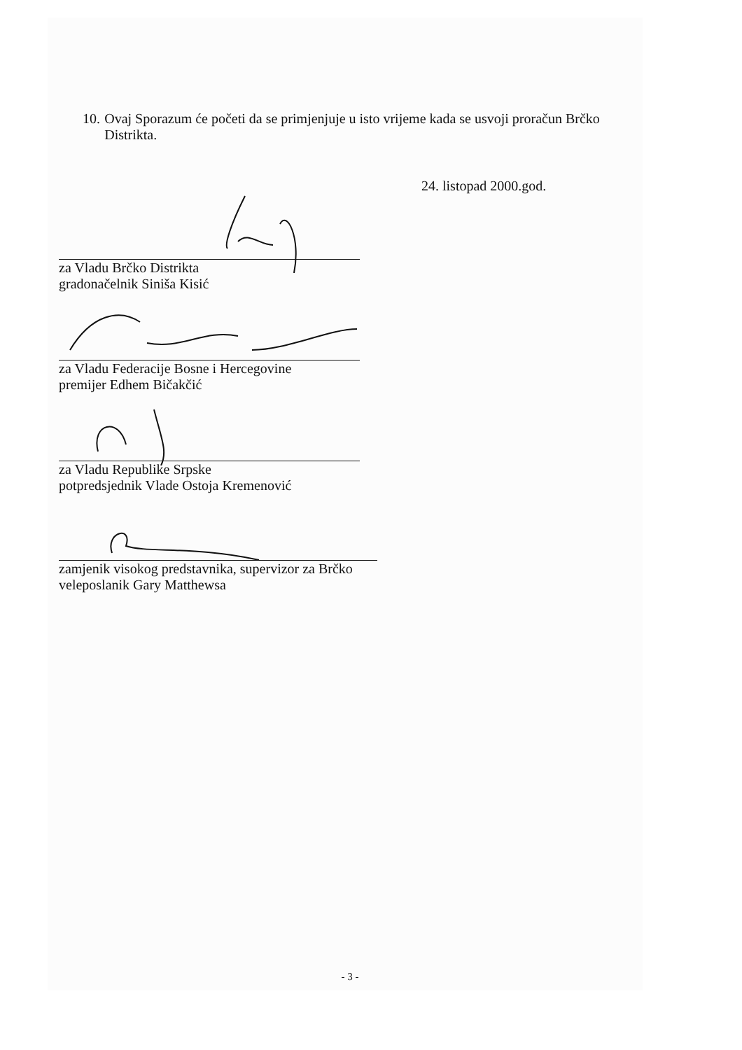10.
Ovaj Sporazum će početi da se primjenjuje u isto vrijeme kada se usvoji proračun Brčko Distrikta.
24. listopad 2000.god.
za Vladu Brčko Distrikta
gradonačelnik Siniša Kisić
za Vladu Federacije Bosne i Hercegovine
premijer Edhem Bičakčić
za Vladu Republike Srpske
potpredsjednik Vlade Ostoja Kremenović
zamjenik visokog predstavnika, supervizor za Brčko
veleposlanik Gary Matthewsa
- 3 -